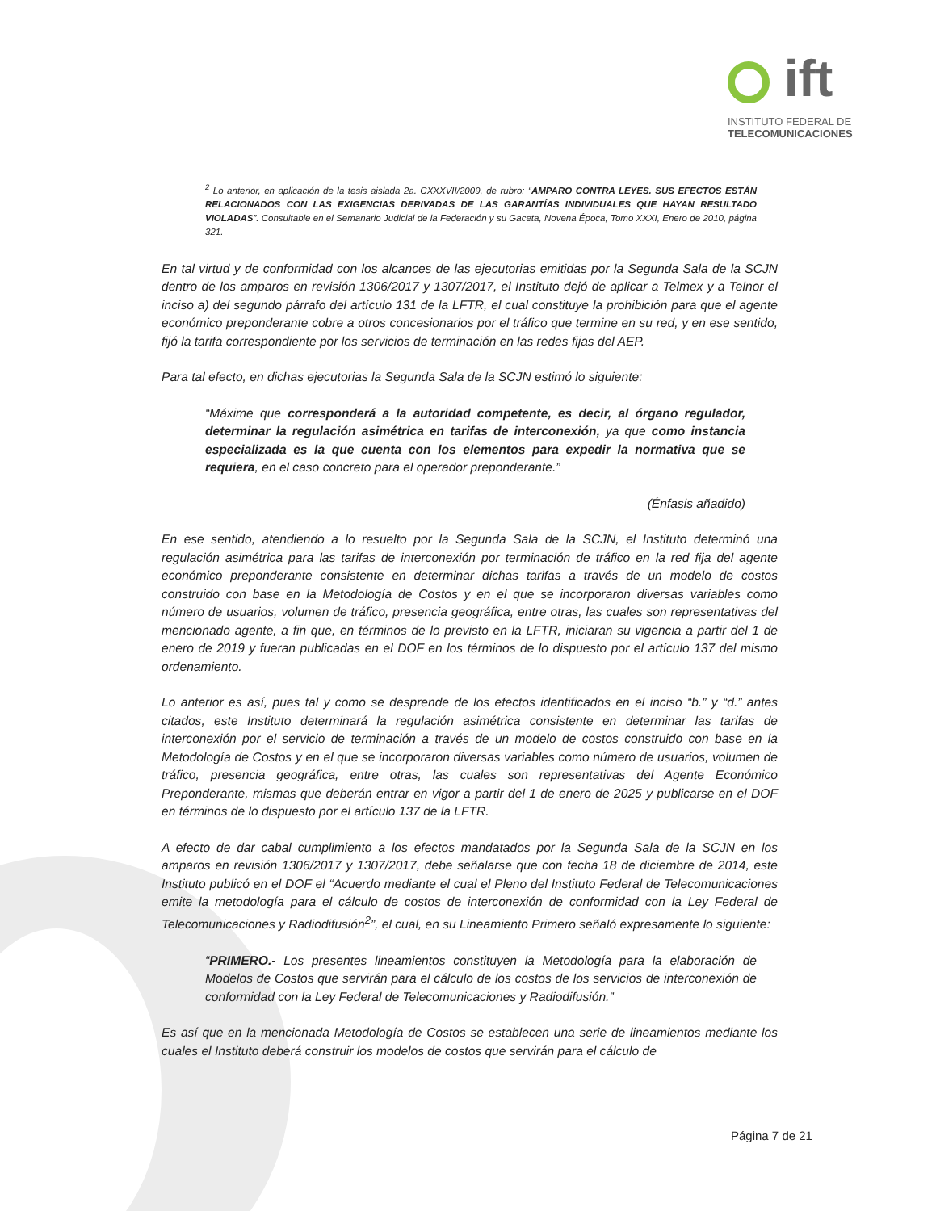ift
INSTITUTO FEDERAL DE
TELECOMUNICACIONES
<sup>2</sup> Lo anterior, en aplicación de la tesis aislada 2a. CXXXVII/2009, de rubro: “AMPARO CONTRA LEYES. SUS EFECTOS ESTÁN RELACIONADOS CON LAS EXIGENCIAS DERIVADAS DE LAS GARANTÍAS INDIVIDUALES QUE HAYAN RESULTADO VIOLADAS”. Consultable en el Semanario Judicial de la Federación y su Gaceta, Novena Época, Tomo XXXI, Enero de 2010, página 321.
En tal virtud y de conformidad con los alcances de las ejecutorias emitidas por la Segunda Sala de la SCJN dentro de los amparos en revisión 1306/2017 y 1307/2017, el Instituto dejó de aplicar a Telmex y a Telnor el inciso a) del segundo párrafo del artículo 131 de la LFTR, el cual constituye la prohibición para que el agente económico preponderante cobre a otros concesionarios por el tráfico que termine en su red, y en ese sentido, fijó la tarifa correspondiente por los servicios de terminación en las redes fijas del AEP.
Para tal efecto, en dichas ejecutorias la Segunda Sala de la SCJN estimó lo siguiente:
“Máxime que corresponderá a la autoridad competente, es decir, al órgano regulador, determinar la regulación asimétrica en tarifas de interconexión, ya que como instancia especializada es la que cuenta con los elementos para expedir la normativa que se requiera, en el caso concreto para el operador preponderante.”
(Énfasis añadido)
En ese sentido, atendiendo a lo resuelto por la Segunda Sala de la SCJN, el Instituto determinó una regulación asimétrica para las tarifas de interconexión por terminación de tráfico en la red fija del agente económico preponderante consistente en determinar dichas tarifas a través de un modelo de costos construido con base en la Metodología de Costos y en el que se incorporaron diversas variables como número de usuarios, volumen de tráfico, presencia geográfica, entre otras, las cuales son representativas del mencionado agente, a fin que, en términos de lo previsto en la LFTR, iniciaran su vigencia a partir del 1 de enero de 2019 y fueran publicadas en el DOF en los términos de lo dispuesto por el artículo 137 del mismo ordenamiento.
Lo anterior es así, pues tal y como se desprende de los efectos identificados en el inciso “b.” y “d.” antes citados, este Instituto determinará la regulación asimétrica consistente en determinar las tarifas de interconexión por el servicio de terminación a través de un modelo de costos construido con base en la Metodología de Costos y en el que se incorporaron diversas variables como número de usuarios, volumen de tráfico, presencia geográfica, entre otras, las cuales son representativas del Agente Económico Preponderante, mismas que deberán entrar en vigor a partir del 1 de enero de 2025 y publicarse en el DOF en términos de lo dispuesto por el artículo 137 de la LFTR.
A efecto de dar cabal cumplimiento a los efectos mandatados por la Segunda Sala de la SCJN en los amparos en revisión 1306/2017 y 1307/2017, debe señalarse que con fecha 18 de diciembre de 2014, este Instituto publicó en el DOF el “Acuerdo mediante el cual el Pleno del Instituto Federal de Telecomunicaciones emite la metodología para el cálculo de costos de interconexión de conformidad con la Ley Federal de Telecomunicaciones y Radiodifusión<sup>2</sup>”, el cual, en su Lineamiento Primero señaló expresamente lo siguiente:
“PRIMERO.- Los presentes lineamientos constituyen la Metodología para la elaboración de Modelos de Costos que servirán para el cálculo de los costos de los servicios de interconexión de conformidad con la Ley Federal de Telecomunicaciones y Radiodifusión.”
Es así que en la mencionada Metodología de Costos se establecen una serie de lineamientos mediante los cuales el Instituto deberá construir los modelos de costos que servirán para el cálculo de
Página 7 de 21